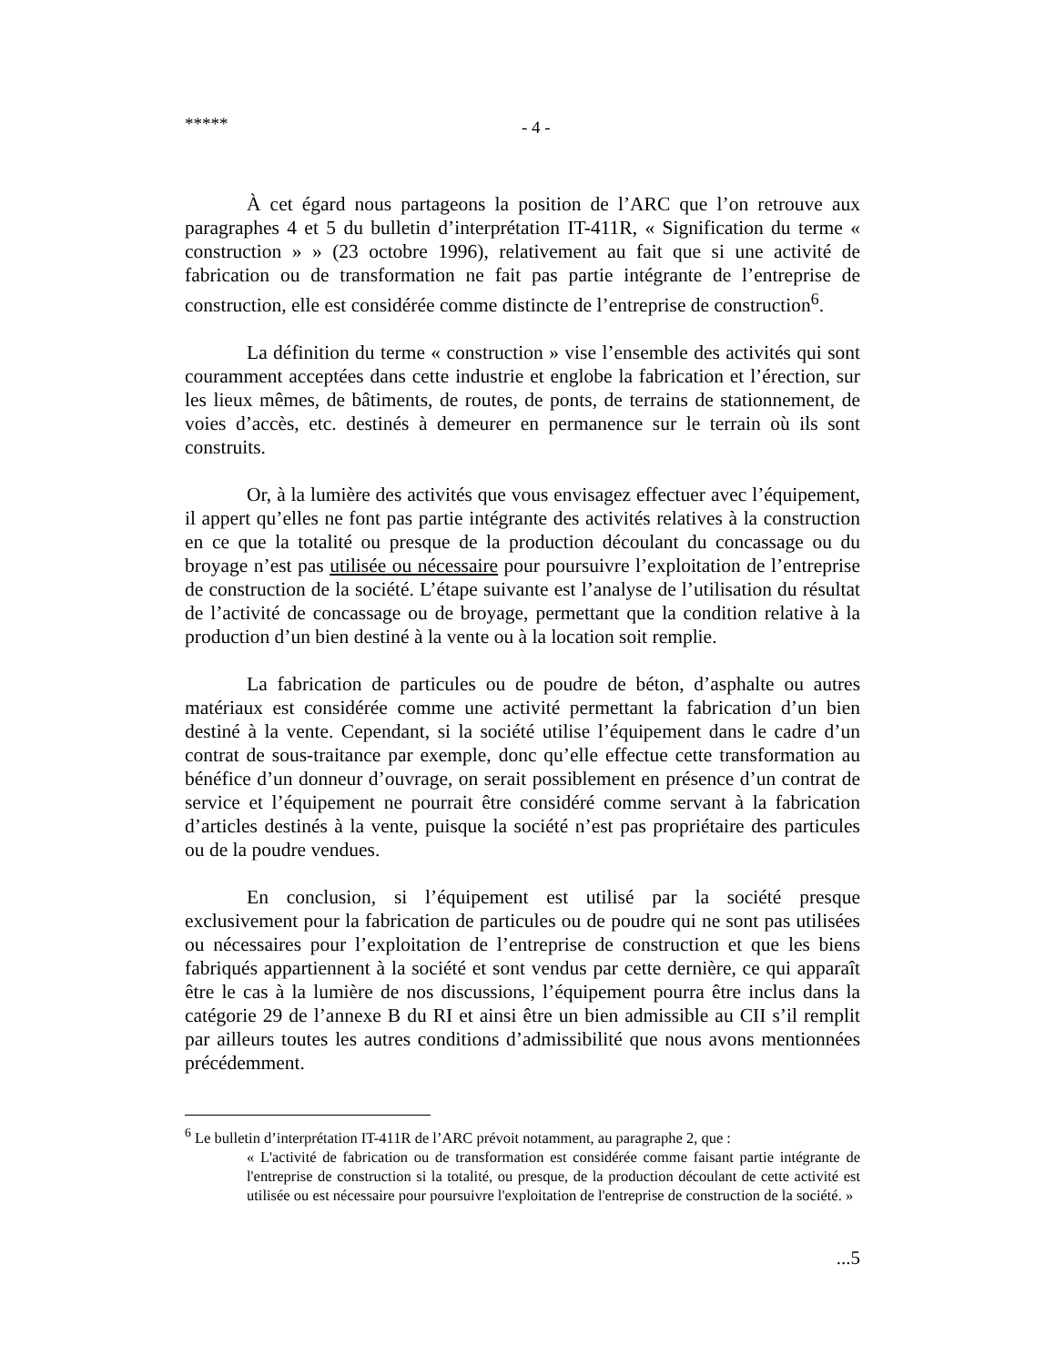***** - 4 -
À cet égard nous partageons la position de l’ARC que l’on retrouve aux paragraphes 4 et 5 du bulletin d’interprétation IT-411R, « Signification du terme « construction » » (23 octobre 1996), relativement au fait que si une activité de fabrication ou de transformation ne fait pas partie intégrante de l’entreprise de construction, elle est considérée comme distincte de l’entreprise de construction<sup>6</sup>.
La définition du terme « construction » vise l’ensemble des activités qui sont couramment acceptées dans cette industrie et englobe la fabrication et l’érection, sur les lieux mêmes, de bâtiments, de routes, de ponts, de terrains de stationnement, de voies d’accès, etc. destinés à demeurer en permanence sur le terrain où ils sont construits.
Or, à la lumière des activités que vous envisagez effectuer avec l’équipement, il appert qu’elles ne font pas partie intégrante des activités relatives à la construction en ce que la totalité ou presque de la production découlant du concassage ou du broyage n’est pas utilisée ou nécessaire pour poursuivre l’exploitation de l’entreprise de construction de la société. L’étape suivante est l’analyse de l’utilisation du résultat de l’activité de concassage ou de broyage, permettant que la condition relative à la production d’un bien destiné à la vente ou à la location soit remplie.
La fabrication de particules ou de poudre de béton, d’asphalte ou autres matériaux est considérée comme une activité permettant la fabrication d’un bien destiné à la vente. Cependant, si la société utilise l’équipement dans le cadre d’un contrat de sous-traitance par exemple, donc qu’elle effectue cette transformation au bénéfice d’un donneur d’ouvrage, on serait possiblement en présence d’un contrat de service et l’équipement ne pourrait être considéré comme servant à la fabrication d’articles destinés à la vente, puisque la société n’est pas propriétaire des particules ou de la poudre vendues.
En conclusion, si l’équipement est utilisé par la société presque exclusivement pour la fabrication de particules ou de poudre qui ne sont pas utilisées ou nécessaires pour l’exploitation de l’entreprise de construction et que les biens fabriqués appartiennent à la société et sont vendus par cette dernière, ce qui apparaît être le cas à la lumière de nos discussions, l’équipement pourra être inclus dans la catégorie 29 de l’annexe B du RI et ainsi être un bien admissible au CII s’il remplit par ailleurs toutes les autres conditions d’admissibilité que nous avons mentionnées précédemment.
<sup>6</sup> Le bulletin d’interprétation IT-411R de l’ARC prévoit notamment, au paragraphe 2, que :
« L'activité de fabrication ou de transformation est considérée comme faisant partie intégrante de l'entreprise de construction si la totalité, ou presque, de la production découlant de cette activité est utilisée ou est nécessaire pour poursuivre l'exploitation de l'entreprise de construction de la société. »
...5